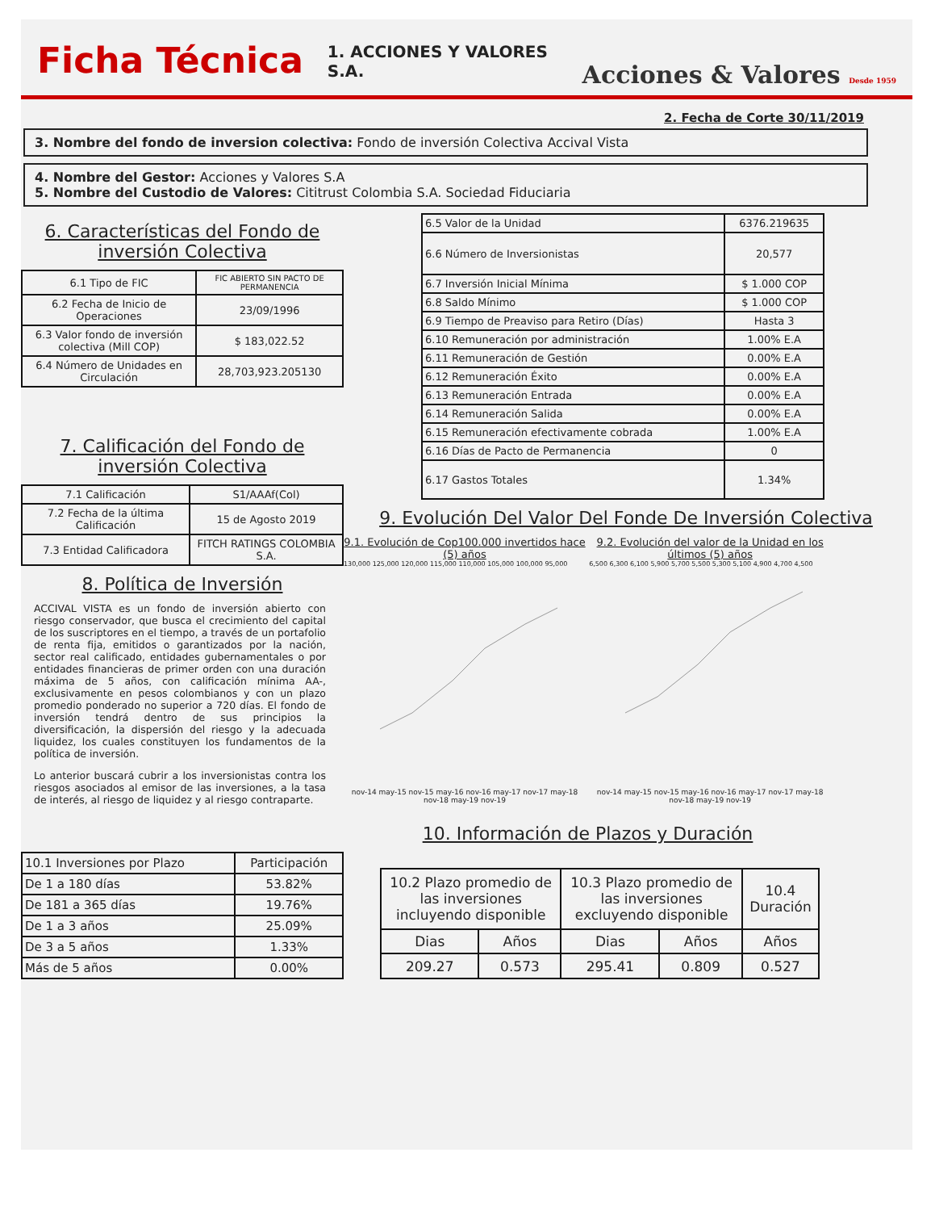Ficha Técnica
1. ACCIONES Y VALORES S.A.
Acciones & Valores Desde 1959
2. Fecha de Corte 30/11/2019
3. Nombre del fondo de inversion colectiva: Fondo de inversión Colectiva Accival Vista
4. Nombre del Gestor: Acciones y Valores S.A
5. Nombre del Custodio de Valores: Cititrust Colombia S.A. Sociedad Fiduciaria
6. Características del Fondo de inversión Colectiva
| 6.1 Tipo de FIC | FIC ABIERTO SIN PACTO DE PERMANENCIA |
| 6.2 Fecha de Inicio de Operaciones | 23/09/1996 |
| 6.3 Valor fondo de inversión colectiva (Mill COP) | $ 183,022.52 |
| 6.4 Número de Unidades en Circulación | 28,703,923.205130 |
7. Calificación del Fondo de inversión Colectiva
| 7.1 Calificación | S1/AAAf(Col) |
| 7.2 Fecha de la última Calificación | 15 de Agosto 2019 |
| 7.3 Entidad Calificadora | FITCH RATINGS COLOMBIA S.A. |
8. Política de Inversión
ACCIVAL VISTA es un fondo de inversión abierto con riesgo conservador, que busca el crecimiento del capital de los suscriptores en el tiempo, a través de un portafolio de renta fija, emitidos o garantizados por la nación, sector real calificado, entidades gubernamentales o por entidades financieras de primer orden con una duración máxima de 5 años, con calificación mínima AA-, exclusivamente en pesos colombianos y con un plazo promedio ponderado no superior a 720 días. El fondo de inversión tendrá dentro de sus principios la diversificación, la dispersión del riesgo y la adecuada liquidez, los cuales constituyen los fundamentos de la política de inversión.
Lo anterior buscará cubrir a los inversionistas contra los riesgos asociados al emisor de las inversiones, a la tasa de interés, al riesgo de liquidez y al riesgo contraparte.
| 6.5 Valor de la Unidad | 6376.219635 |
| 6.6 Número de Inversionistas | 20,577 |
| 6.7 Inversión Inicial Mínima | $ 1.000 COP |
| 6.8 Saldo Mínimo | $ 1.000 COP |
| 6.9 Tiempo de Preaviso para Retiro (Días) | Hasta 3 |
| 6.10 Remuneración por administración | 1.00% E.A |
| 6.11 Remuneración de Gestión | 0.00% E.A |
| 6.12 Remuneración Éxito | 0.00% E.A |
| 6.13 Remuneración Entrada | 0.00% E.A |
| 6.14 Remuneración Salida | 0.00% E.A |
| 6.15 Remuneración efectivamente cobrada | 1.00% E.A |
| 6.16 Días de Pacto de Permanencia | 0 |
| 6.17 Gastos Totales | 1.34% |
9. Evolución Del Valor Del Fonde De Inversión Colectiva
9.1. Evolución de Cop100.000 invertidos hace (5) años
130,000 125,000 120,000 115,000 110,000 105,000 100,000 95,000
nov-14 may-15 nov-15 may-16 nov-16 may-17 nov-17 may-18 nov-18 may-19 nov-19
9.2. Evolución del valor de la Unidad en los últimos (5) años
6,500 6,300 6,100 5,900 5,700 5,500 5,300 5,100 4,900 4,700 4,500
nov-14 may-15 nov-15 may-16 nov-16 may-17 nov-17 may-18 nov-18 may-19 nov-19
10. Información de Plazos y Duración
| 10.1 Inversiones por Plazo | Participación |
| De 1 a 180 días | 53.82% |
| De 181 a 365 días | 19.76% |
| De 1 a 3 años | 25.09% |
| De 3 a 5 años | 1.33% |
| Más de 5 años | 0.00% |
| 10.2 Plazo promedio de las inversiones incluyendo disponible | | 10.3 Plazo promedio de las inversiones excluyendo disponible | | 10.4 Duración |
| Dias | Años | Dias | Años | Años |
| 209.27 | 0.573 | 295.41 | 0.809 | 0.527 |